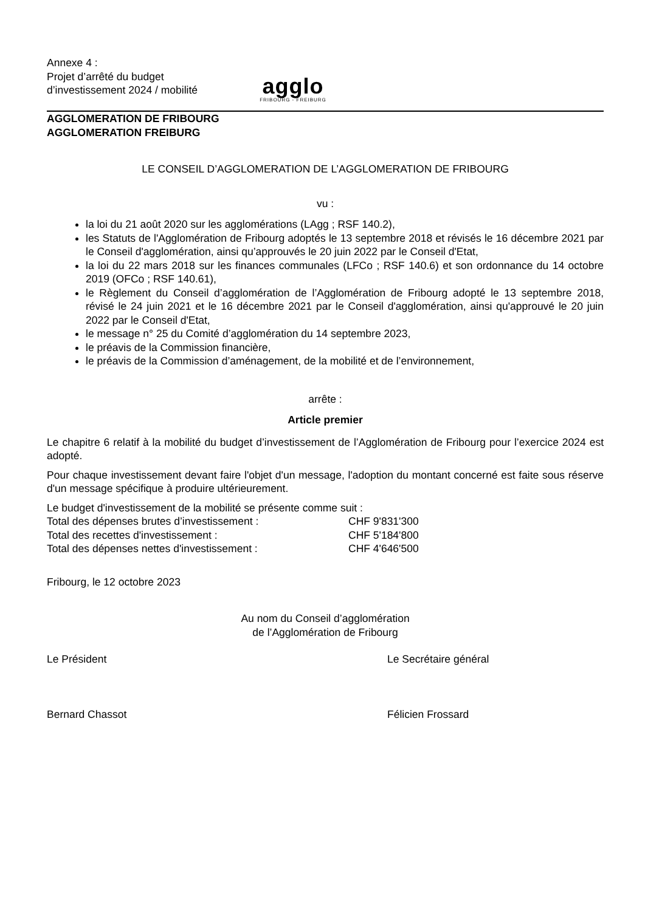Annexe 4 :
Projet d’arrêté du budget d’investissement 2024 / mobilité
agglo
FRIBOURG - FREIBURG
AGGLOMERATION DE FRIBOURG
AGGLOMERATION FREIBURG
LE CONSEIL D’AGGLOMERATION DE L’AGGLOMERATION DE FRIBOURG
vu :
la loi du 21 août 2020 sur les agglomérations (LAgg ; RSF 140.2),
les Statuts de l'Agglomération de Fribourg adoptés le 13 septembre 2018 et révisés le 16 décembre 2021 par le Conseil d'agglomération, ainsi qu’approuvés le 20 juin 2022 par le Conseil d'Etat,
la loi du 22 mars 2018 sur les finances communales (LFCo ; RSF 140.6) et son ordonnance du 14 octobre 2019 (OFCo ; RSF 140.61),
le Règlement du Conseil d’agglomération de l’Agglomération de Fribourg adopté le 13 septembre 2018, révisé le 24 juin 2021 et le 16 décembre 2021 par le Conseil d'agglomération, ainsi qu'approuvé le 20 juin 2022 par le Conseil d'Etat,
le message n° 25 du Comité d’agglomération du 14 septembre 2023,
le préavis de la Commission financière,
le préavis de la Commission d’aménagement, de la mobilité et de l’environnement,
arrête :
Article premier
Le chapitre 6 relatif à la mobilité du budget d’investissement de l’Agglomération de Fribourg pour l’exercice 2024 est adopté.
Pour chaque investissement devant faire l'objet d'un message, l'adoption du montant concerné est faite sous réserve d'un message spécifique à produire ultérieurement.
Le budget d'investissement de la mobilité se présente comme suit :
Total des dépenses brutes d’investissement : CHF 9'831'300
Total des recettes d'investissement : CHF 5'184'800
Total des dépenses nettes d'investissement : CHF 4'646'500
Fribourg, le 12 octobre 2023
Au nom du Conseil d’agglomération
de l’Agglomération de Fribourg
Le Président Le Secrétaire général
Bernard Chassot Félicien Frossard